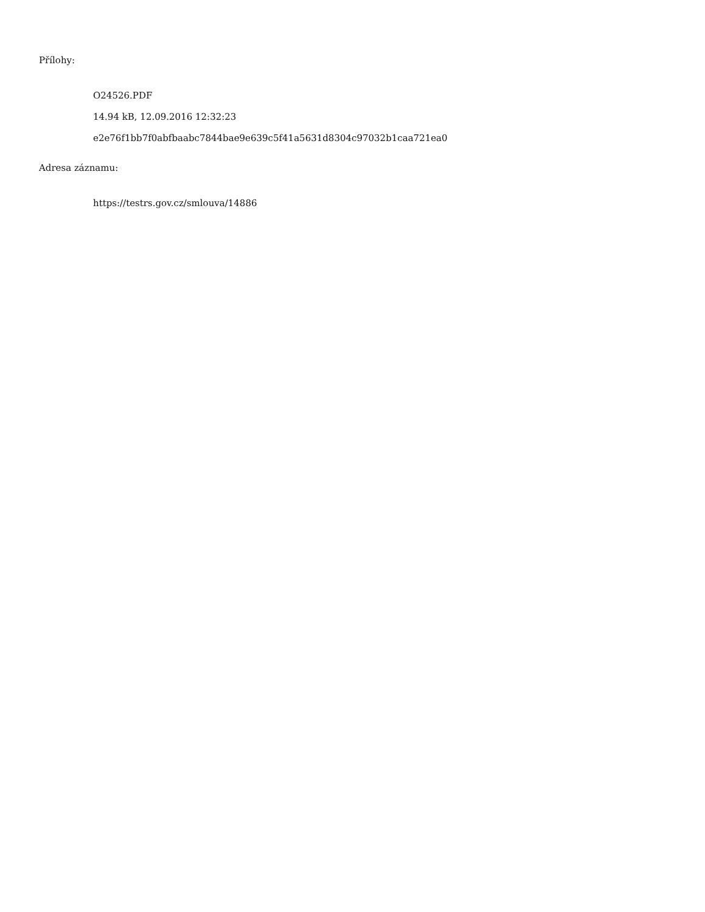Přílohy:
O24526.PDF
14.94 kB, 12.09.2016 12:32:23
e2e76f1bb7f0abfbaabc7844bae9e639c5f41a5631d8304c97032b1caa721ea0
Adresa záznamu:
https://testrs.gov.cz/smlouva/14886